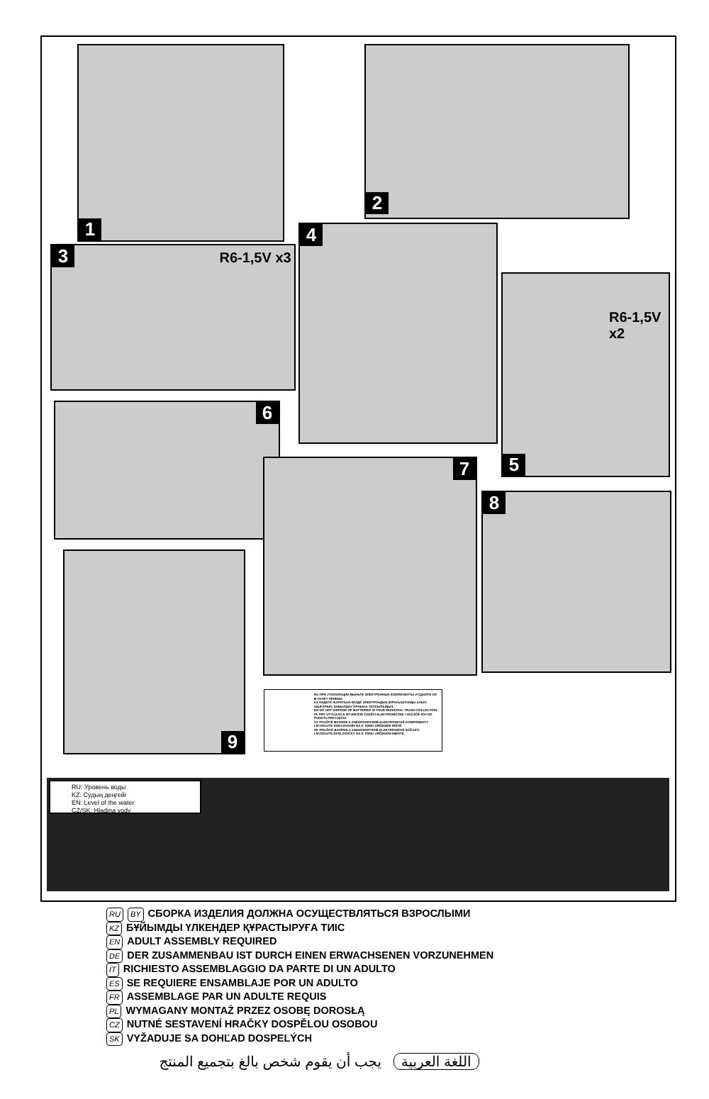1 2
3 R6-1,5V x3
4
R6-1,5V x2
5
6
7
8
9
RU ПРИ УТИЛИЗАЦИИ ВЫНЬТЕ ЭЛЕКТРОННЫЕ КОМПОНЕНТЫ И СДАЙТЕ ИХ В ПУНКТ ПРИЕМА.
KZ КӘДЕГЕ ЖАРАТҚАН КЕЗДЕ ЭЛЕКТРОНДЫҚ ҚҰРАУЫШТАРДЫ АЛЫП ШЫҒАРЫП, ҚАБЫЛДАУ ОРНЫНА ТАПСЫРЫҢЫЗ.
EN DO NOT DISPOSE OF BATTERIES IN YOUR MUNICIPAL TRASH COLLECTION.
PL PRY UTYLIZACJI WYJMIJCIE CZĘŚCI ELEKTRONICZNE I ZDAJCIE ICH DO PUNKTU PRZYJĘCIA.
CZ POUŽITÉ BATERIE A ZNEHODNOCENÉ ELEKTRONICKÉ KOMPONENTY LIKVIDUJTE ODEVZDÁNÍM NA K TOMU URČENÉM MÍSTĚ.
SK POUŽITÉ BATÉRIE A ZNEHODNOTENÉ ELEKTRONICKÉ SÚČASTI LIKVIDUJTE EKOLOGICKY NA K TOMU URČENOM MIESTE.
RU: Уровень воды
KZ: Судың деңгейі
EN: Level of the water
CZ/SK: Hladina vody
RU BY СБОРКА ИЗДЕЛИЯ ДОЛЖНА ОСУЩЕСТВЛЯТЬСЯ ВЗРОСЛЫМИ
KZ БҰЙЫМДЫ ҮЛКЕНДЕР ҚҰРАСТЫРУҒА ТИІС
EN ADULT ASSEMBLY REQUIRED
DE DER ZUSAMMENBAU IST DURCH EINEN ERWACHSENEN VORZUNEHMEN
IT RICHIESTO ASSEMBLAGGIO DA PARTE DI UN ADULTO
ES SE REQUIERE ENSAMBLAJE POR UN ADULTO
FR ASSEMBLAGE PAR UN ADULTE REQUIS
PL WYMAGANY MONTAŻ PRZEZ OSOBĘ DOROSŁĄ
CZ NUTNÉ SESTAVENÍ HRAČKY DOSPĚLOU OSOBOU
SK VYŽADUJE SA DOHĽAD DOSPELÝCH
اللغة العربية يجب أن يقوم شخص بالغ بتجميع المنتج